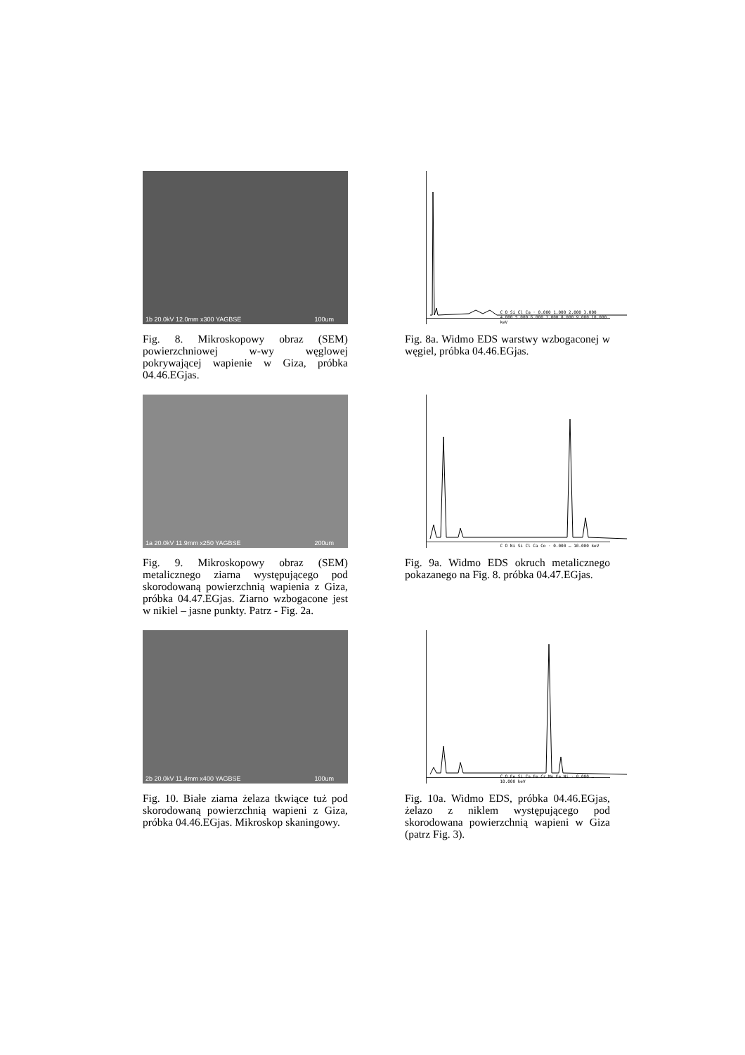1b 20.0kV 12.0mm x300 YAGBSE 100um
Fig. 8. Mikroskopowy obraz (SEM) powierzchniowej w-wy węglowej pokrywającej wapienie w Giza, próbka 04.46.EGjas.
C O Si Cl Ca · 0.000 1.000 2.000 3.000 4.000 5.000 6.000 7.000 8.000 9.000 10.000 keV
Fig. 8a. Widmo EDS warstwy wzbogaconej w węgiel, próbka 04.46.EGjas.
1a 20.0kV 11.9mm x250 YAGBSE 200um
Fig. 9. Mikroskopowy obraz (SEM) metalicznego ziarna występującego pod skorodowaną powierzchnią wapienia z Giza, próbka 04.47.EGjas. Ziarno wzbogacone jest w nikiel – jasne punkty. Patrz - Fig. 2a.
C O Ni Si Cl Ca Co · 0.000 … 10.000 keV
Fig. 9a. Widmo EDS okruch metalicznego pokazanego na Fig. 8. próbka 04.47.EGjas.
2b 20.0kV 11.4mm x400 YAGBSE 100um
Fig. 10. Białe ziarna żelaza tkwiące tuż pod skorodowaną powierzchnią wapieni z Giza, próbka 04.46.EGjas. Mikroskop skaningowy.
C O Fe Si Ca Fe Cr Mn Fe Ni · 0.000 … 10.000 keV
Fig. 10a. Widmo EDS, próbka 04.46.EGjas, żelazo z niklem występującego pod skorodowana powierzchnią wapieni w Giza (patrz Fig. 3).